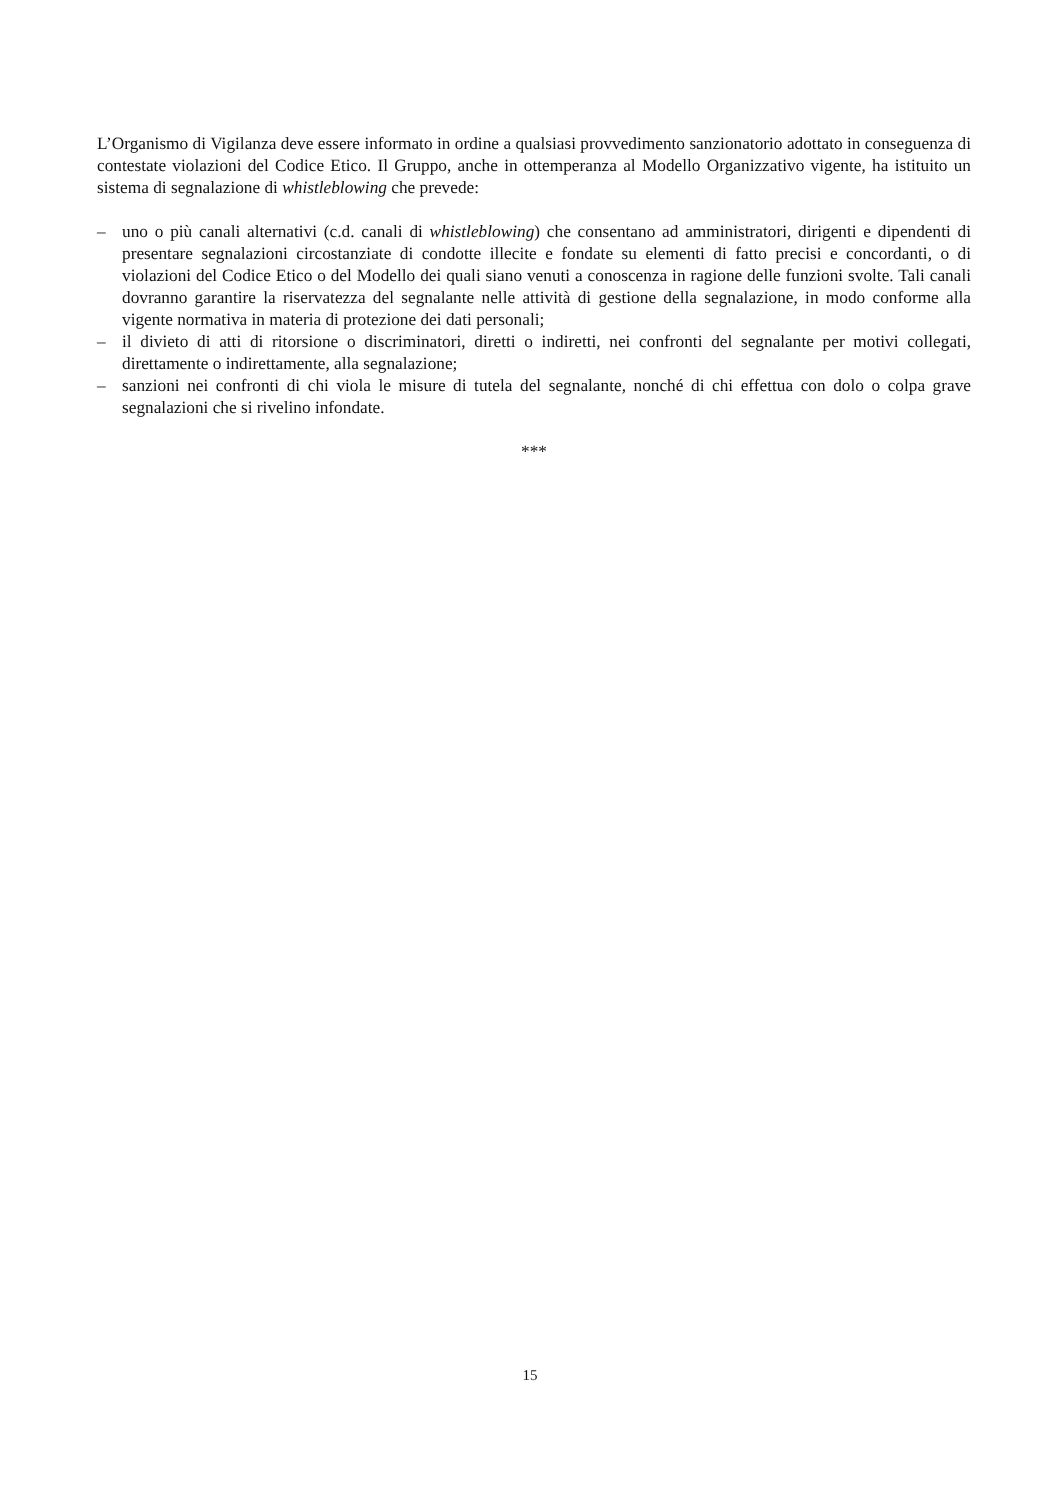L’Organismo di Vigilanza deve essere informato in ordine a qualsiasi provvedimento sanzionatorio adottato in conseguenza di contestate violazioni del Codice Etico. Il Gruppo, anche in ottemperanza al Modello Organizzativo vigente, ha istituito un sistema di segnalazione di whistleblowing che prevede:
– uno o più canali alternativi (c.d. canali di whistleblowing) che consentano ad amministratori, dirigenti e dipendenti di presentare segnalazioni circostanziate di condotte illecite e fondate su elementi di fatto precisi e concordanti, o di violazioni del Codice Etico o del Modello dei quali siano venuti a conoscenza in ragione delle funzioni svolte. Tali canali dovranno garantire la riservatezza del segnalante nelle attività di gestione della segnalazione, in modo conforme alla vigente normativa in materia di protezione dei dati personali;
– il divieto di atti di ritorsione o discriminatori, diretti o indiretti, nei confronti del segnalante per motivi collegati, direttamente o indirettamente, alla segnalazione;
– sanzioni nei confronti di chi viola le misure di tutela del segnalante, nonché di chi effettua con dolo o colpa grave segnalazioni che si rivelino infondate.
***
15